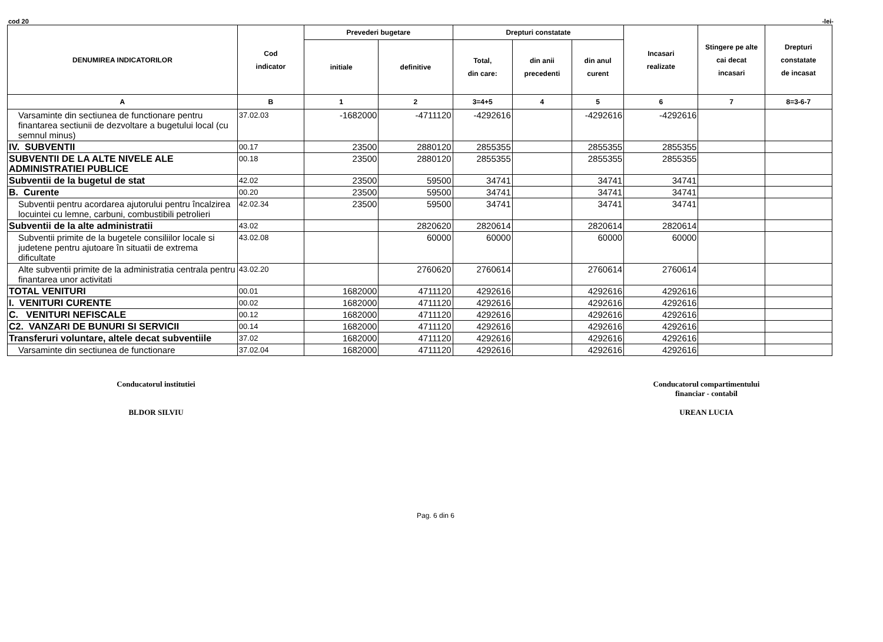cod 20 -lei-
| DENUMIREA INDICATORILOR | Cod indicator | Prevederi bugetare | | Drepturi constatate | | | Incasari realizate | Stingere pe alte cai decat incasari | Drepturi constatate de incasat |
| --- | --- | --- | --- | --- | --- | --- | --- | --- | --- |
| | | initiale | definitive | Total, din care: | din anii precedenti | din anul curent | | | |
| A | B | 1 | 2 | 3=4+5 | 4 | 5 | 6 | 7 | 8=3-6-7 |
| Varsaminte din sectiunea de functionare pentru finantarea sectiunii de dezvoltare a bugetului local (cu semnul minus) | 37.02.03 | -1682000 | -4711120 | -4292616 | | -4292616 | -4292616 | | |
| IV. SUBVENTII | 00.17 | 23500 | 2880120 | 2855355 | | 2855355 | 2855355 | | |
| SUBVENTII DE LA ALTE NIVELE ALE ADMINISTRATIEI PUBLICE | 00.18 | 23500 | 2880120 | 2855355 | | 2855355 | 2855355 | | |
| Subventii de la bugetul de stat | 42.02 | 23500 | 59500 | 34741 | | 34741 | 34741 | | |
| B. Curente | 00.20 | 23500 | 59500 | 34741 | | 34741 | 34741 | | |
| Subventii pentru acordarea ajutorului pentru încalzirea locuintei cu lemne, carbuni, combustibili petrolieri | 42.02.34 | 23500 | 59500 | 34741 | | 34741 | 34741 | | |
| Subventii de la alte administratii | 43.02 | | 2820620 | 2820614 | | 2820614 | 2820614 | | |
| Subventii primite de la bugetele consiliilor locale si judetene pentru ajutoare în situatii de extrema dificultate | 43.02.08 | | 60000 | 60000 | | 60000 | 60000 | | |
| Alte subventii primite de la administratia centrala pentru finantarea unor activitati | 43.02.20 | | 2760620 | 2760614 | | 2760614 | 2760614 | | |
| TOTAL VENITURI | 00.01 | 1682000 | 4711120 | 4292616 | | 4292616 | 4292616 | | |
| I. VENITURI CURENTE | 00.02 | 1682000 | 4711120 | 4292616 | | 4292616 | 4292616 | | |
| C. VENITURI NEFISCALE | 00.12 | 1682000 | 4711120 | 4292616 | | 4292616 | 4292616 | | |
| C2. VANZARI DE BUNURI SI SERVICII | 00.14 | 1682000 | 4711120 | 4292616 | | 4292616 | 4292616 | | |
| Transferuri voluntare, altele decat subventiile | 37.02 | 1682000 | 4711120 | 4292616 | | 4292616 | 4292616 | | |
| Varsaminte din sectiunea de functionare | 37.02.04 | 1682000 | 4711120 | 4292616 | | 4292616 | 4292616 | | |
Conducatorul institutiei
BLDOR SILVIU
Conducatorul compartimentului
financiar - contabil
UREAN LUCIA
Pag. 6 din 6